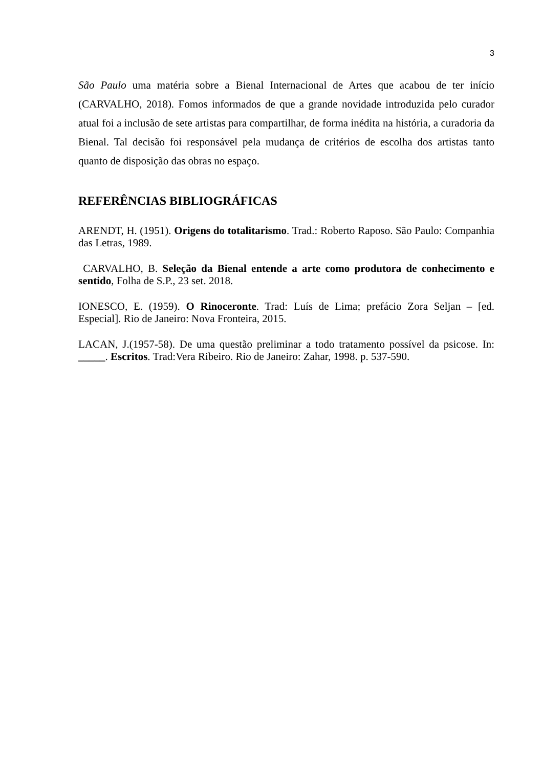3
São Paulo uma matéria sobre a Bienal Internacional de Artes que acabou de ter início (CARVALHO, 2018). Fomos informados de que a grande novidade introduzida pelo curador atual foi a inclusão de sete artistas para compartilhar, de forma inédita na história, a curadoria da Bienal. Tal decisão foi responsável pela mudança de critérios de escolha dos artistas tanto quanto de disposição das obras no espaço.
REFERÊNCIAS BIBLIOGRÁFICAS
ARENDT, H. (1951). Origens do totalitarismo. Trad.: Roberto Raposo. São Paulo: Companhia das Letras, 1989.
CARVALHO, B. Seleção da Bienal entende a arte como produtora de conhecimento e sentido, Folha de S.P., 23 set. 2018.
IONESCO, E. (1959). O Rinoceronte. Trad: Luís de Lima; prefácio Zora Seljan – [ed. Especial]. Rio de Janeiro: Nova Fronteira, 2015.
LACAN, J.(1957-58). De uma questão preliminar a todo tratamento possível da psicose. In: _____. Escritos. Trad:Vera Ribeiro. Rio de Janeiro: Zahar, 1998. p. 537-590.